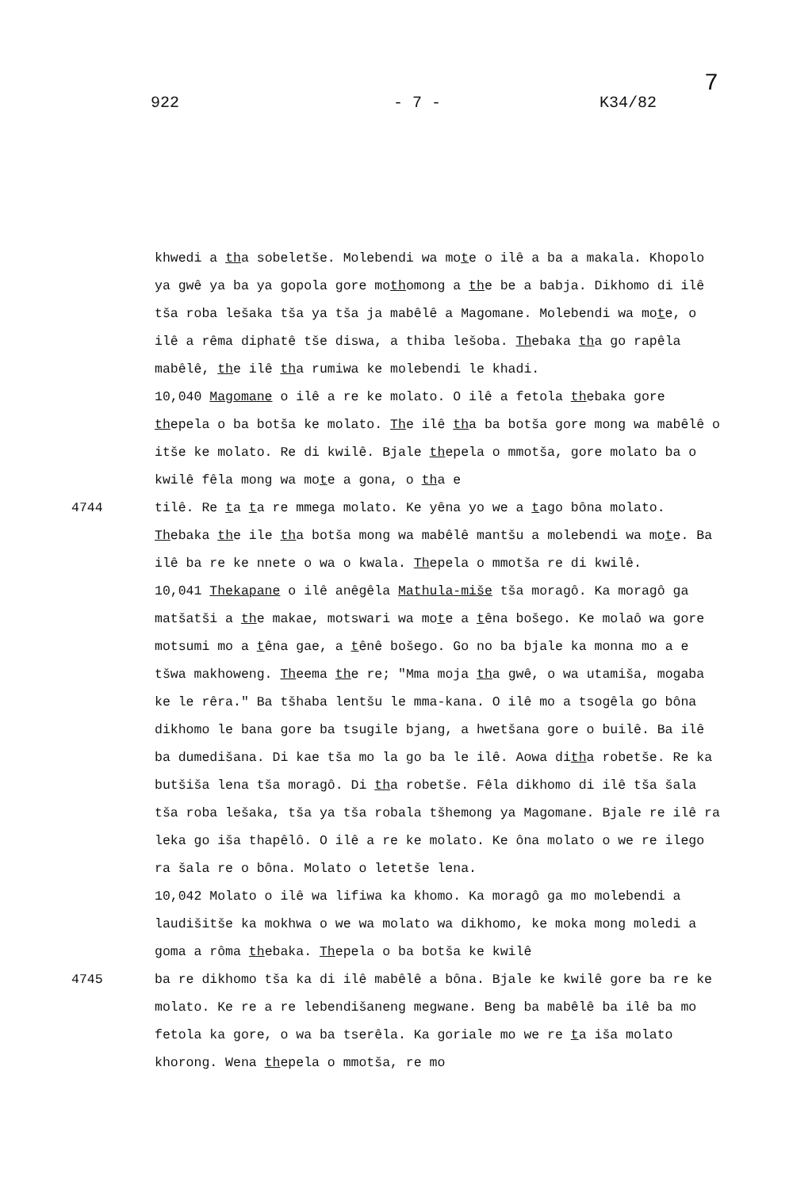922 - 7 - K34/82 7
khwedi a tha sobeletše. Molebendi wa mote o ilê a ba a makala. Khopolo ya gwê ya ba ya gopola gore mothomong a the be a babja. Dikhomo di ilê tša roba lešaka tša ya tša ja mabêlê a Magomane. Molebendi wa mote, o ilê a rêma diphatê tše diswa, a thiba lešoba. Thebaka tha go rapêla mabêlê, the ilê tha rumiwa ke molebendi le khadi.
10,040 Magomane o ilê a re ke molato. O ilê a fetola thebaka gore thepela o ba botša ke molato. The ilê tha ba botša gore mong wa mabêlê o itše ke molato. Re di kwilê. Bjale thepela o mmotša, gore molato ba o kwilê fêla mong wa mote a gona, o tha e
4744 tilê. Re ta ta re mmega molato. Ke yêna yo we a tago bôna molato. Thebaka the ile tha botša mong wa mabêlê mantšu a molebendi wa mote. Ba ilê ba re ke nnete o wa o kwala. Thepela o mmotša re di kwilê.
10,041 Thekapane o ilê anêgêla Mathula-miše tša moragô. Ka moragô ga matšatši a the makae, motswari wa mote a têna bošego. Ke molaô wa gore motsumi mo a têna gae, a tênê bošego. Go no ba bjale ka monna mo a e tšwa makhoweng. Theema the re; "Mma moja tha gwê, o wa utamiša, mogaba ke le rêra." Ba tšhaba lentšu le mma-kana. O ilê mo a tsogêla go bôna dikhomo le bana gore ba tsugile bjang, a hwetšana gore o builê. Ba ilê ba dumedišana. Di kae tša mo la go ba le ilê. Aowa ditha robetše. Re ka butšiša lena tša moragô. Di tha robetše. Fêla dikhomo di ilê tša šala tša roba lešaka, tša ya tša robala tšhemong ya Magomane. Bjale re ilê ra leka go iša thapêlô. O ilê a re ke molato. Ke ôna molato o we re ilego ra šala re o bôna. Molato o letetše lena.
10,042 Molato o ilê wa lifiwa ka khomo. Ka moragô ga mo molebendi a laudišitše ka mokhwa o we wa molato wa dikhomo, ke moka mong moledi a goma a rôma thebaka. Thepela o ba botša ke kwilê
4745 ba re dikhomo tša ka di ilê mabêlê a bôna. Bjale ke kwilê gore ba re ke molato. Ke re a re lebendišaneng megwane. Beng ba mabêlê ba ilê ba mo fetola ka gore, o wa ba tserêla. Ka goriale mo we re ta iša molato khorong. Wena thepela o mmotša, re mo